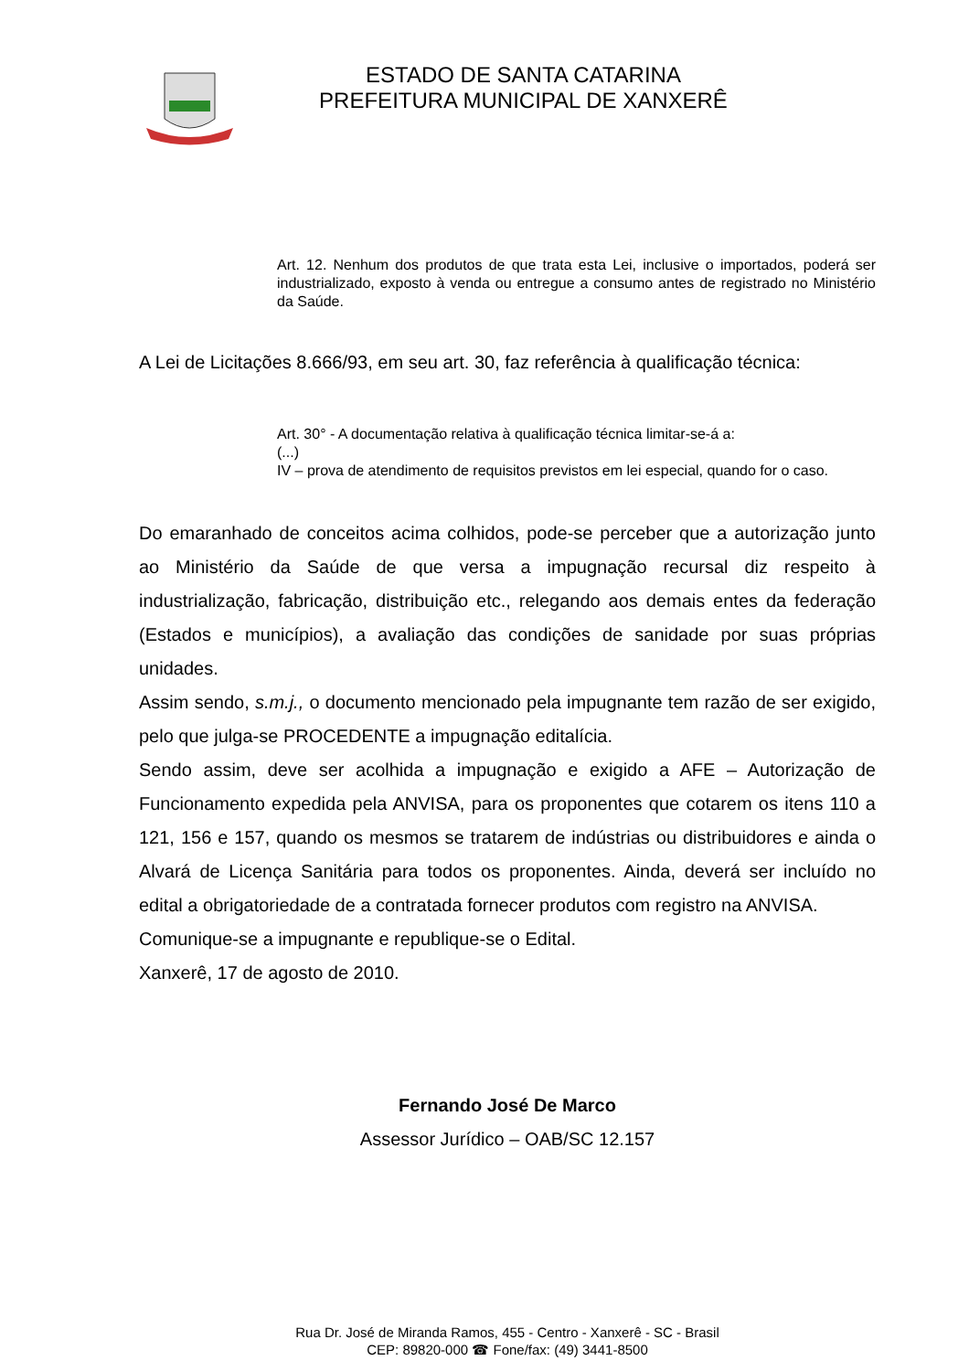ESTADO DE SANTA CATARINA
PREFEITURA MUNICIPAL DE XANXERÊ
Art. 12. Nenhum dos produtos de que trata esta Lei, inclusive o importados, poderá ser industrializado, exposto à venda ou entregue a consumo antes de registrado no Ministério da Saúde.
A Lei de Licitações 8.666/93, em seu art. 30, faz referência à qualificação técnica:
Art. 30° - A documentação relativa à qualificação técnica limitar-se-á a:
(...)
IV – prova de atendimento de requisitos previstos em lei especial, quando for o caso.
Do emaranhado de conceitos acima colhidos, pode-se perceber que a autorização junto ao Ministério da Saúde de que versa a impugnação recursal diz respeito à industrialização, fabricação, distribuição etc., relegando aos demais entes da federação (Estados e municípios), a avaliação das condições de sanidade por suas próprias unidades.
Assim sendo, s.m.j., o documento mencionado pela impugnante tem razão de ser exigido, pelo que julga-se PROCEDENTE a impugnação editalícia.
Sendo assim, deve ser acolhida a impugnação e exigido a AFE – Autorização de Funcionamento expedida pela ANVISA, para os proponentes que cotarem os itens 110 a 121, 156 e 157, quando os mesmos se tratarem de indústrias ou distribuidores e ainda o Alvará de Licença Sanitária para todos os proponentes. Ainda, deverá ser incluído no edital a obrigatoriedade de a contratada fornecer produtos com registro na ANVISA.
Comunique-se a impugnante e republique-se o Edital.
Xanxerê, 17 de agosto de 2010.
Fernando José De Marco
Assessor Jurídico – OAB/SC 12.157
Rua Dr. José de Miranda Ramos, 455 - Centro - Xanxerê - SC - Brasil
CEP: 89820-000 ☎ Fone/fax: (49) 3441-8500